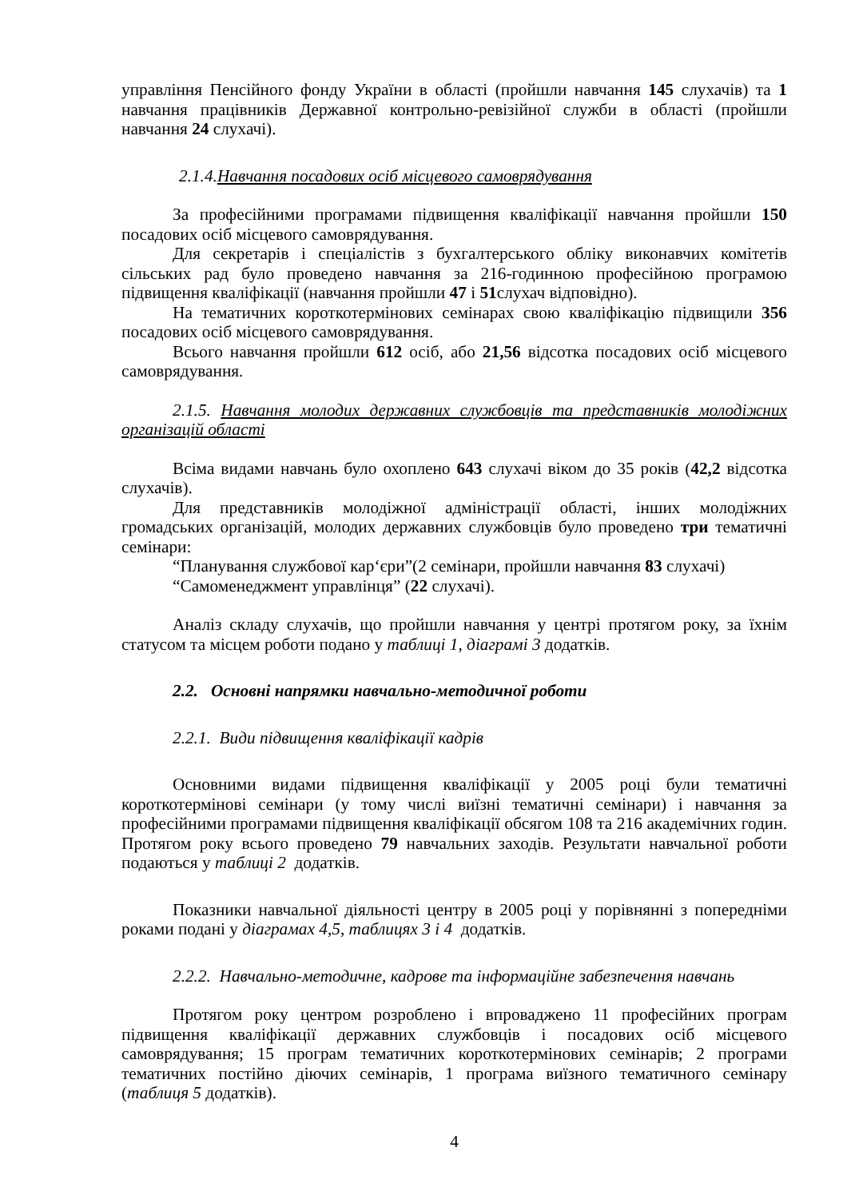управління Пенсійного фонду України в області (пройшли навчання 145 слухачів) та 1 навчання працівників Державної контрольно-ревізійної служби в області (пройшли навчання 24 слухачі).
2.1.4.Навчання посадових осіб місцевого самоврядування
За професійними програмами підвищення кваліфікації навчання пройшли 150 посадових осіб місцевого самоврядування.
Для секретарів і спеціалістів з бухгалтерського обліку виконавчих комітетів сільських рад було проведено навчання за 216-годинною професійною програмою підвищення кваліфікації (навчання пройшли 47 і 51слухач відповідно).
На тематичних короткотермінових семінарах свою кваліфікацію підвищили 356 посадових осіб місцевого самоврядування.
Всього навчання пройшли 612 осіб, або 21,56 відсотка посадових осіб місцевого самоврядування.
2.1.5. Навчання молодих державних службовців та представників молодіжних організацій області
Всіма видами навчань було охоплено 643 слухачі віком до 35 років (42,2 відсотка слухачів).
Для представників молодіжної адміністрації області, інших молодіжних громадських організацій, молодих державних службовців було проведено три тематичні семінари:
“Планування службової кар‘єри”(2 семінари, пройшли навчання 83 слухачі)
“Самоменеджмент управлінця” (22 слухачі).
Аналіз складу слухачів, що пройшли навчання у центрі протягом року, за їхнім статусом та місцем роботи подано у таблиці 1, діаграмі 3 додатків.
2.2. Основні напрямки навчально-методичної роботи
2.2.1. Види підвищення кваліфікації кадрів
Основними видами підвищення кваліфікації у 2005 році були тематичні короткотермінові семінари (у тому числі виїзні тематичні семінари) і навчання за професійними програмами підвищення кваліфікації обсягом 108 та 216 академічних годин. Протягом року всього проведено 79 навчальних заходів. Результати навчальної роботи подаються у таблиці 2 додатків.
Показники навчальної діяльності центру в 2005 році у порівнянні з попередніми роками подані у діаграмах 4,5, таблицях 3 і 4 додатків.
2.2.2. Навчально-методичне, кадрове та інформаційне забезпечення навчань
Протягом року центром розроблено і впроваджено 11 професійних програм підвищення кваліфікації державних службовців і посадових осіб місцевого самоврядування; 15 програм тематичних короткотермінових семінарів; 2 програми тематичних постійно діючих семінарів, 1 програма виїзного тематичного семінару (таблиця 5 додатків).
4